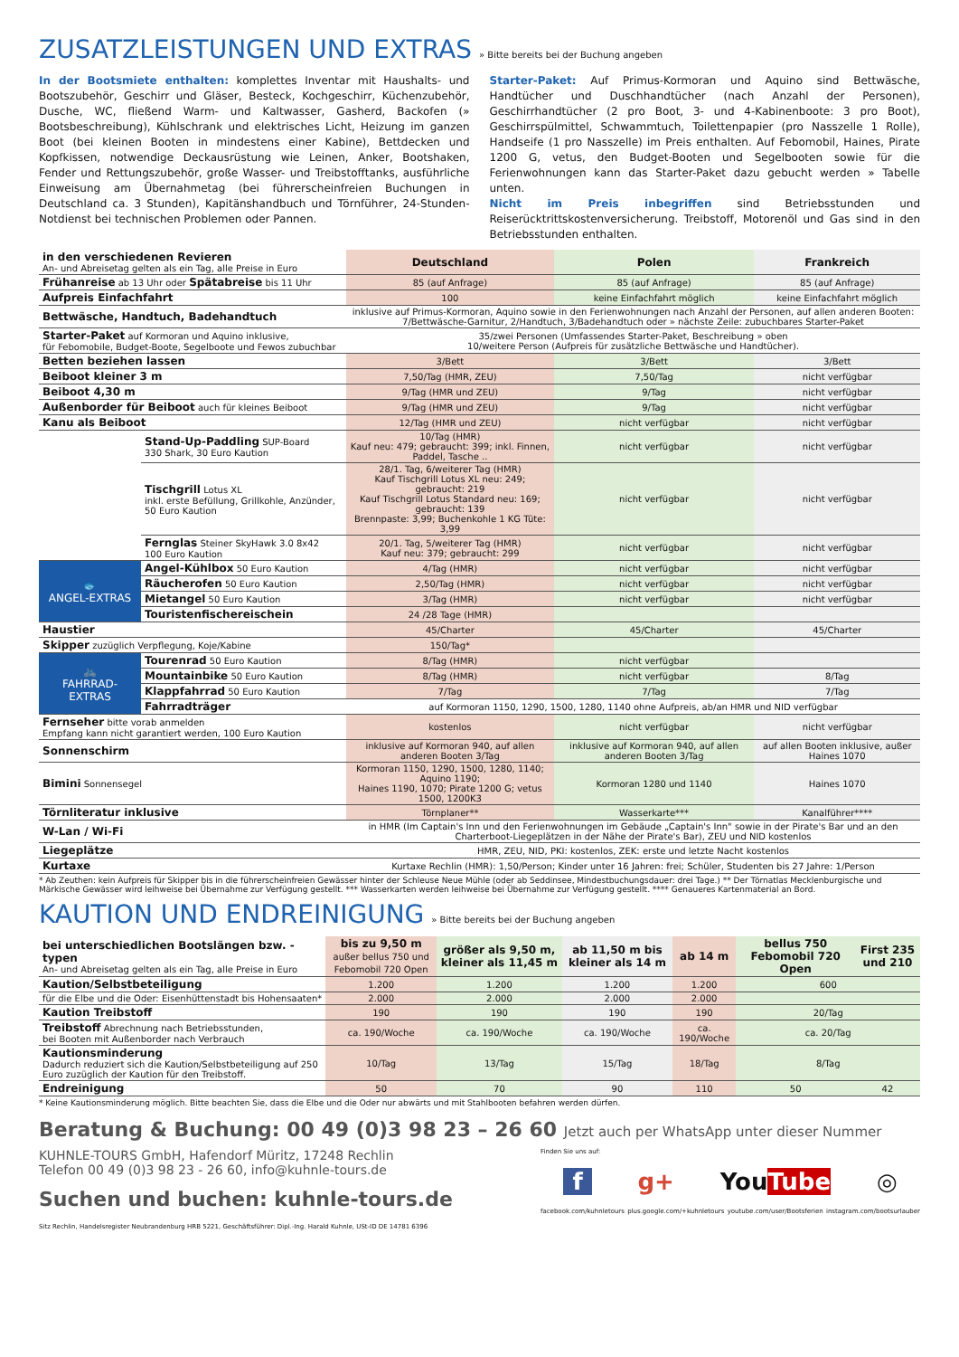ZUSATZLEISTUNGEN UND EXTRAS
» Bitte bereits bei der Buchung angeben
In der Bootsmiete enthalten: komplettes Inventar mit Haushalts- und Bootszubehör, Geschirr und Gläser, Besteck, Kochgeschirr, Küchenzubehör, Dusche, WC, fließend Warm- und Kaltwasser, Gasherd, Backofen (» Bootsbeschreibung), Kühlschrank und elektrisches Licht, Heizung im ganzen Boot (bei kleinen Booten in mindestens einer Kabine), Bettdecken und Kopfkissen, notwendige Deckausrüstung wie Leinen, Anker, Bootshaken, Fender und Rettungszubehör, große Wasser- und Treibstofftanks, ausführliche Einweisung am Übernahmetag (bei führerscheinfreien Buchungen in Deutschland ca. 3 Stunden), Kapitänshandbuch und Törnführer, 24-Stunden-Notdienst bei technischen Problemen oder Pannen.
Starter-Paket: Auf Primus-Kormoran und Aquino sind Bettwäsche, Handtücher und Duschhandtücher (nach Anzahl der Personen), Geschirrhandtücher (2 pro Boot, 3- und 4-Kabinenboote: 3 pro Boot), Geschirrspülmittel, Schwammtuch, Toilettenpapier (pro Nasszelle 1 Rolle), Handseife (1 pro Nasszelle) im Preis enthalten. Auf Febomobil, Haines, Pirate 1200 G, vetus, den Budget-Booten und Segelbooten sowie für die Ferienwohnungen kann das Starter-Paket dazu gebucht werden » Tabelle unten.
Nicht im Preis inbegriffen sind Betriebsstunden und Reiserücktrittskostenversicherung. Treibstoff, Motorenöl und Gas sind in den Betriebsstunden enthalten.
| in den verschiedenen Revieren An- und Abreisetag gelten als ein Tag, alle Preise in Euro | | Deutschland | Polen | Frankreich |
| Frühanreise ab 13 Uhr oder Spätabreise bis 11 Uhr | | 85 (auf Anfrage) | 85 (auf Anfrage) | 85 (auf Anfrage) |
| Aufpreis Einfachfahrt | | 100 | keine Einfachfahrt möglich | keine Einfachfahrt möglich |
| Bettwäsche, Handtuch, Badehandtuch | | inklusive auf Primus-Kormoran, Aquino sowie in den Ferienwohnungen nach Anzahl der Personen, auf allen anderen Booten: 7/Bettwäsche-Garnitur, 2/Handtuch, 3/Badehandtuch oder » nächste Zeile: zubuchbares Starter-Paket | | |
| Starter-Paket auf Kormoran und Aquino inklusive, für Febomobile, Budget-Boote, Segelboote und Fewos zubuchbar | | 35/zwei Personen (Umfassendes Starter-Paket, Beschreibung » oben 10/weitere Person (Aufpreis für zusätzliche Bettwäsche und Handtücher). | | |
| Betten beziehen lassen | | 3/Bett | 3/Bett | 3/Bett |
| Beiboot kleiner 3 m | | 7,50/Tag (HMR, ZEU) | 7,50/Tag | nicht verfügbar |
| Beiboot 4,30 m | | 9/Tag (HMR und ZEU) | 9/Tag | nicht verfügbar |
| Außenborder für Beiboot auch für kleines Beiboot | | 9/Tag (HMR und ZEU) | 9/Tag | nicht verfügbar |
| Kanu als Beiboot | | 12/Tag (HMR und ZEU) | nicht verfügbar | nicht verfügbar |
| | Stand-Up-Paddling SUP-Board 330 Shark, 30 Euro Kaution | 10/Tag (HMR) Kauf neu: 479; gebraucht: 399; inkl. Finnen, Paddel, Tasche .. | nicht verfügbar | nicht verfügbar |
| | Tischgrill Lotus XL inkl. erste Befüllung, Grillkohle, Anzünder, 50 Euro Kaution | 28/1. Tag, 6/weiterer Tag (HMR) Kauf Tischgrill Lotus XL neu: 249; gebraucht: 219 Kauf Tischgrill Lotus Standard neu: 169; gebraucht: 139 Brennpaste: 3,99; Buchenkohle 1 KG Tüte: 3,99 | nicht verfügbar | nicht verfügbar |
| | Fernglas Steiner SkyHawk 3.0 8x42 100 Euro Kaution | 20/1. Tag, 5/weiterer Tag (HMR) Kauf neu: 379; gebraucht: 299 | nicht verfügbar | nicht verfügbar |
| 🐟 ANGEL-EXTRAS | Angel-Kühlbox 50 Euro Kaution | 4/Tag (HMR) | nicht verfügbar | nicht verfügbar |
| | Räucherofen 50 Euro Kaution | 2,50/Tag (HMR) | nicht verfügbar | nicht verfügbar |
| | Mietangel 50 Euro Kaution | 3/Tag (HMR) | nicht verfügbar | nicht verfügbar |
| | Touristenfischereischein | 24 /28 Tage (HMR) | | |
| Haustier | | 45/Charter | 45/Charter | 45/Charter |
| Skipper zuzüglich Verpflegung, Koje/Kabine | | 150/Tag* | | |
| 🚲 FAHRRAD-EXTRAS | Tourenrad 50 Euro Kaution | 8/Tag (HMR) | nicht verfügbar | |
| | Mountainbike 50 Euro Kaution | 8/Tag (HMR) | nicht verfügbar | 8/Tag |
| | Klappfahrrad 50 Euro Kaution | 7/Tag | 7/Tag | 7/Tag |
| | Fahrradträger | auf Kormoran 1150, 1290, 1500, 1280, 1140 ohne Aufpreis, ab/an HMR und NID verfügbar | | |
| Fernseher bitte vorab anmelden Empfang kann nicht garantiert werden, 100 Euro Kaution | | kostenlos | nicht verfügbar | nicht verfügbar |
| Sonnenschirm | | inklusive auf Kormoran 940, auf allen anderen Booten 3/Tag | inklusive auf Kormoran 940, auf allen anderen Booten 3/Tag | auf allen Booten inklusive, außer Haines 1070 |
| Bimini Sonnensegel | | Kormoran 1150, 1290, 1500, 1280, 1140; Aquino 1190; Haines 1190, 1070; Pirate 1200 G; vetus 1500, 1200K3 | Kormoran 1280 und 1140 | Haines 1070 |
| Törnliteratur inklusive | | Törnplaner** | Wasserkarte*** | Kanalführer**** |
| W-Lan / Wi-Fi | | in HMR (Im Captain's Inn und den Ferienwohnungen im Gebäude „Captain's Inn" sowie in der Pirate's Bar und an den Charterboot-Liegeplätzen in der Nähe der Pirate's Bar), ZEU und NID kostenlos | | |
| Liegeplätze | | HMR, ZEU, NID, PKI: kostenlos, ZEK: erste und letzte Nacht kostenlos | | |
| Kurtaxe | | Kurtaxe Rechlin (HMR): 1,50/Person; Kinder unter 16 Jahren: frei; Schüler, Studenten bis 27 Jahre: 1/Person | | |
* Ab Zeuthen: kein Aufpreis für Skipper bis in die führerscheinfreien Gewässer hinter der Schleuse Neue Mühle (oder ab Seddinsee, Mindestbuchungsdauer: drei Tage.) ** Der Törnatlas Mecklenburgische und Märkische Gewässer wird leihweise bei Übernahme zur Verfügung gestellt. *** Wasserkarten werden leihweise bei Übernahme zur Verfügung gestellt. **** Genaueres Kartenmaterial an Bord.
KAUTION UND ENDREINIGUNG
» Bitte bereits bei der Buchung angeben
| bei unterschiedlichen Bootslängen bzw. -typen An- und Abreisetag gelten als ein Tag, alle Preise in Euro | bis zu 9,50 m außer bellus 750 und Febomobil 720 Open | größer als 9,50 m, kleiner als 11,45 m | ab 11,50 m bis kleiner als 14 m | ab 14 m | bellus 750 Febomobil 720 Open | First 235 und 210 |
| Kaution/Selbstbeteiligung | 1.200 | 1.200 | 1.200 | 1.200 | 600 | |
| für die Elbe und die Oder: Eisenhüttenstadt bis Hohensaaten* | 2.000 | 2.000 | 2.000 | 2.000 | | |
| Kaution Treibstoff | 190 | 190 | 190 | 190 | 20/Tag | |
| Treibstoff Abrechnung nach Betriebsstunden, bei Booten mit Außenborder nach Verbrauch | ca. 190/Woche | ca. 190/Woche | ca. 190/Woche | ca. 190/Woche | ca. 20/Tag | |
| Kautionsminderung Dadurch reduziert sich die Kaution/Selbstbeteiligung auf 250 Euro zuzüglich der Kaution für den Treibstoff. | 10/Tag | 13/Tag | 15/Tag | 18/Tag | 8/Tag | |
| Endreinigung | 50 | 70 | 90 | 110 | 50 | 42 |
* Keine Kautionsminderung möglich. Bitte beachten Sie, dass die Elbe und die Oder nur abwärts und mit Stahlbooten befahren werden dürfen.
Beratung & Buchung: 00 49 (0)3 98 23 – 26 60 Jetzt auch per WhatsApp unter dieser Nummer
KUHNLE-TOURS GmbH, Hafendorf Müritz, 17248 Rechlin
Telefon 00 49 (0)3 98 23 - 26 60, info@kuhnle-tours.de
Suchen und buchen: kuhnle-tours.de
Sitz Rechlin, Handelsregister Neubrandenburg HRB 5221, Geschäftsführer: Dipl.-Ing. Harald Kuhnle, USt-ID DE 14781 6396
Finden Sie uns auf:
f g+ YouTube ◎
facebook.com/kuhnletours plus.google.com/+kuhnletours youtube.com/user/Bootsferien instagram.com/bootsurlauber